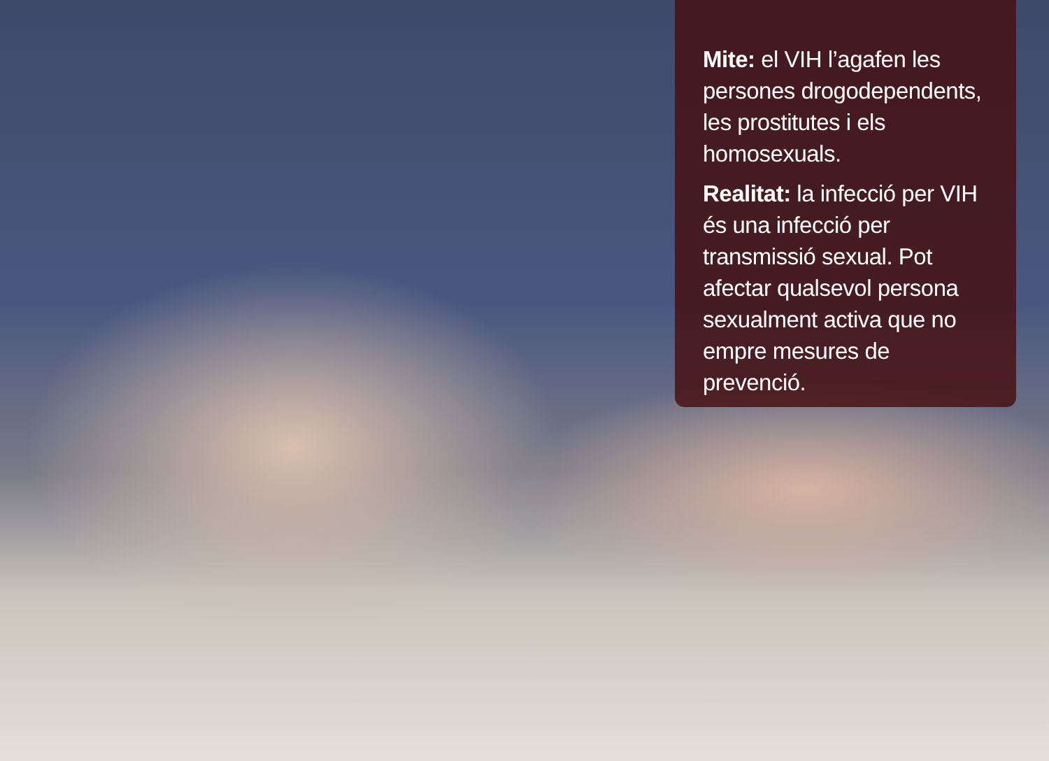Mite: el VIH l’agafen les persones drogodependents, les prostitutes i els homosexuals.
Realitat: la infecció per VIH és una infecció per transmissió sexual. Pot afectar qualsevol persona sexualment activa que no empre mesures de prevenció.